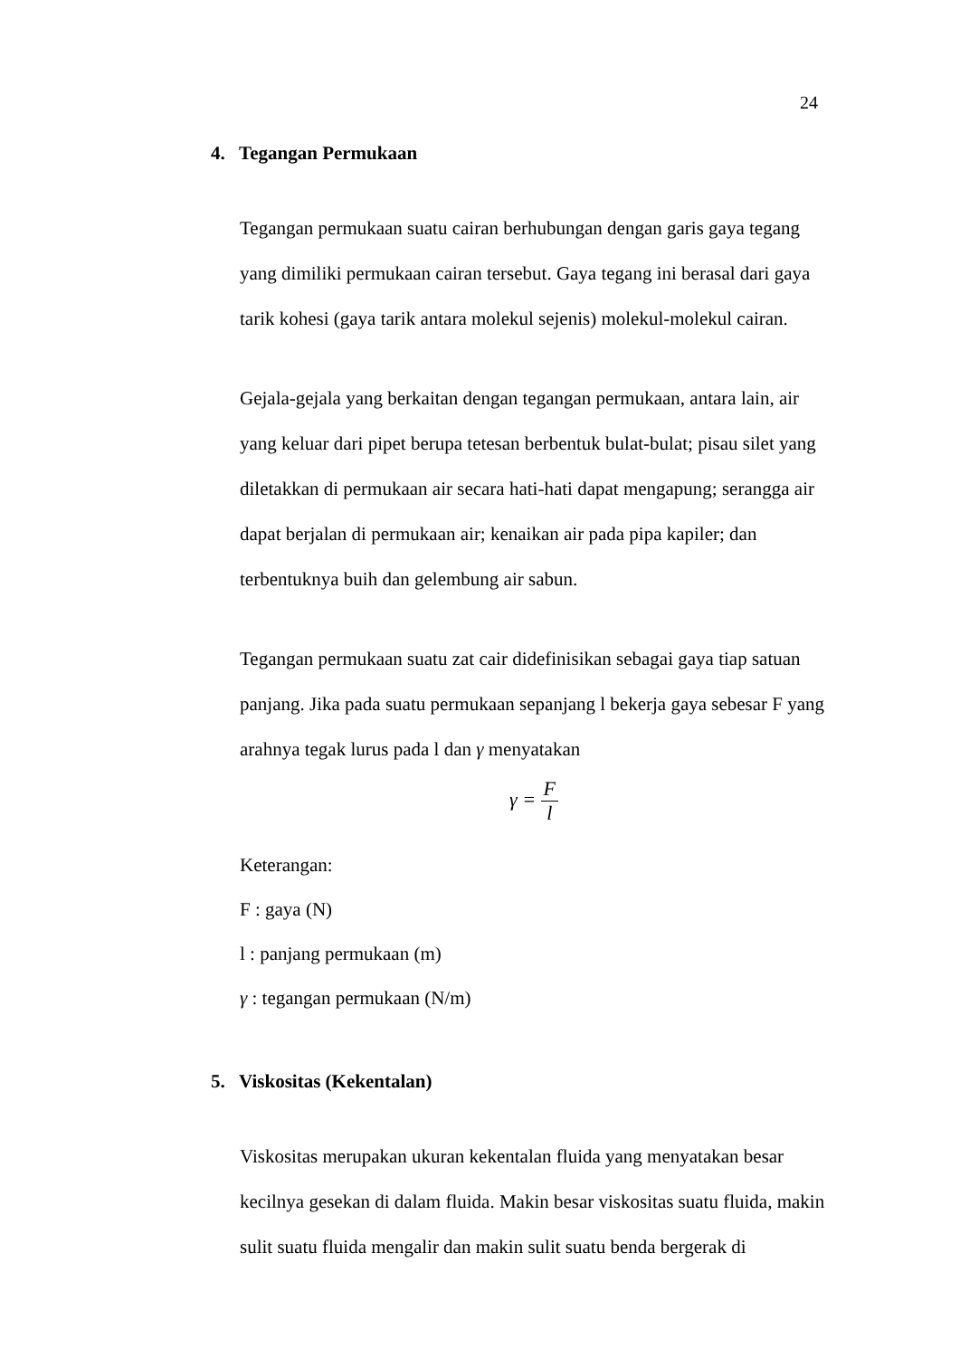24
4. Tegangan Permukaan
Tegangan permukaan suatu cairan berhubungan dengan garis gaya tegang yang dimiliki permukaan cairan tersebut. Gaya tegang ini berasal dari gaya tarik kohesi (gaya tarik antara molekul sejenis) molekul-molekul cairan.
Gejala-gejala yang berkaitan dengan tegangan permukaan, antara lain, air yang keluar dari pipet berupa tetesan berbentuk bulat-bulat; pisau silet yang diletakkan di permukaan air secara hati-hati dapat mengapung; serangga air dapat berjalan di permukaan air; kenaikan air pada pipa kapiler; dan terbentuknya buih dan gelembung air sabun.
Tegangan permukaan suatu zat cair didefinisikan sebagai gaya tiap satuan panjang. Jika pada suatu permukaan sepanjang l bekerja gaya sebesar F yang arahnya tegak lurus pada l dan γ menyatakan
γ = F l
Keterangan:
F : gaya (N)
l : panjang permukaan (m)
γ : tegangan permukaan (N/m)
5. Viskositas (Kekentalan)
Viskositas merupakan ukuran kekentalan fluida yang menyatakan besar kecilnya gesekan di dalam fluida. Makin besar viskositas suatu fluida, makin sulit suatu fluida mengalir dan makin sulit suatu benda bergerak di